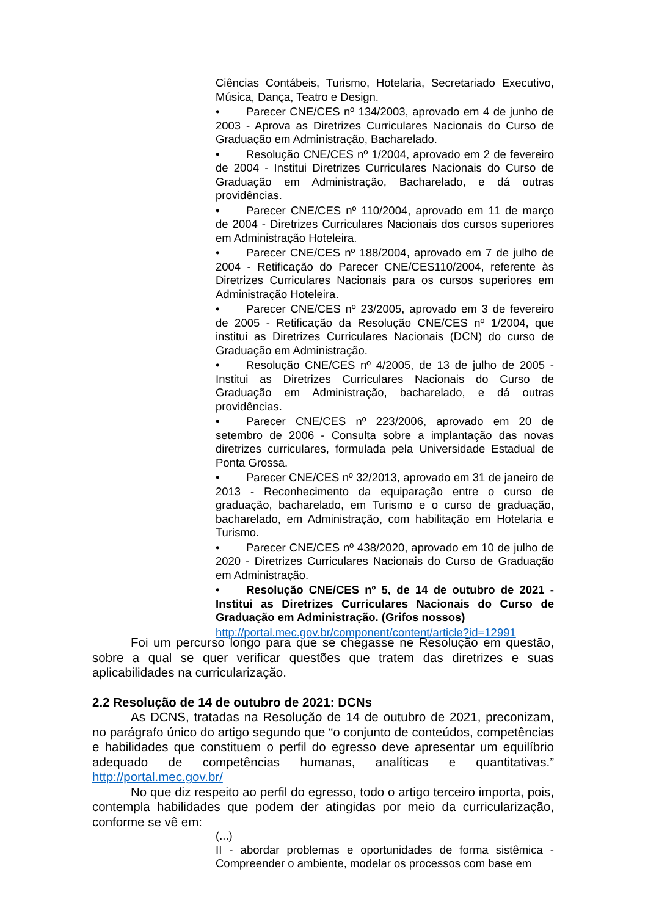Ciências Contábeis, Turismo, Hotelaria, Secretariado Executivo, Música, Dança, Teatro e Design.
• Parecer CNE/CES nº 134/2003, aprovado em 4 de junho de 2003 - Aprova as Diretrizes Curriculares Nacionais do Curso de Graduação em Administração, Bacharelado.
• Resolução CNE/CES nº 1/2004, aprovado em 2 de fevereiro de 2004 - Institui Diretrizes Curriculares Nacionais do Curso de Graduação em Administração, Bacharelado, e dá outras providências.
• Parecer CNE/CES nº 110/2004, aprovado em 11 de março de 2004 - Diretrizes Curriculares Nacionais dos cursos superiores em Administração Hoteleira.
• Parecer CNE/CES nº 188/2004, aprovado em 7 de julho de 2004 - Retificação do Parecer CNE/CES110/2004, referente às Diretrizes Curriculares Nacionais para os cursos superiores em Administração Hoteleira.
• Parecer CNE/CES nº 23/2005, aprovado em 3 de fevereiro de 2005 - Retificação da Resolução CNE/CES nº 1/2004, que institui as Diretrizes Curriculares Nacionais (DCN) do curso de Graduação em Administração.
• Resolução CNE/CES nº 4/2005, de 13 de julho de 2005 - Institui as Diretrizes Curriculares Nacionais do Curso de Graduação em Administração, bacharelado, e dá outras providências.
• Parecer CNE/CES nº 223/2006, aprovado em 20 de setembro de 2006 - Consulta sobre a implantação das novas diretrizes curriculares, formulada pela Universidade Estadual de Ponta Grossa.
• Parecer CNE/CES nº 32/2013, aprovado em 31 de janeiro de 2013 - Reconhecimento da equiparação entre o curso de graduação, bacharelado, em Turismo e o curso de graduação, bacharelado, em Administração, com habilitação em Hotelaria e Turismo.
• Parecer CNE/CES nº 438/2020, aprovado em 10 de julho de 2020 - Diretrizes Curriculares Nacionais do Curso de Graduação em Administração.
• Resolução CNE/CES nº 5, de 14 de outubro de 2021 - Institui as Diretrizes Curriculares Nacionais do Curso de Graduação em Administração. (Grifos nossos)
http://portal.mec.gov.br/component/content/article?id=12991
Foi um percurso longo para que se chegasse ne Resolução em questão, sobre a qual se quer verificar questões que tratem das diretrizes e suas aplicabilidades na curricularização.
2.2 Resolução de 14 de outubro de 2021: DCNs
As DCNS, tratadas na Resolução de 14 de outubro de 2021, preconizam, no parágrafo único do artigo segundo que “o conjunto de conteúdos, competências e habilidades que constituem o perfil do egresso deve apresentar um equilíbrio adequado de competências humanas, analíticas e quantitativas.” http://portal.mec.gov.br/
No que diz respeito ao perfil do egresso, todo o artigo terceiro importa, pois, contempla habilidades que podem der atingidas por meio da curricularização, conforme se vê em:
(...)
II - abordar problemas e oportunidades de forma sistêmica - Compreender o ambiente, modelar os processos com base em